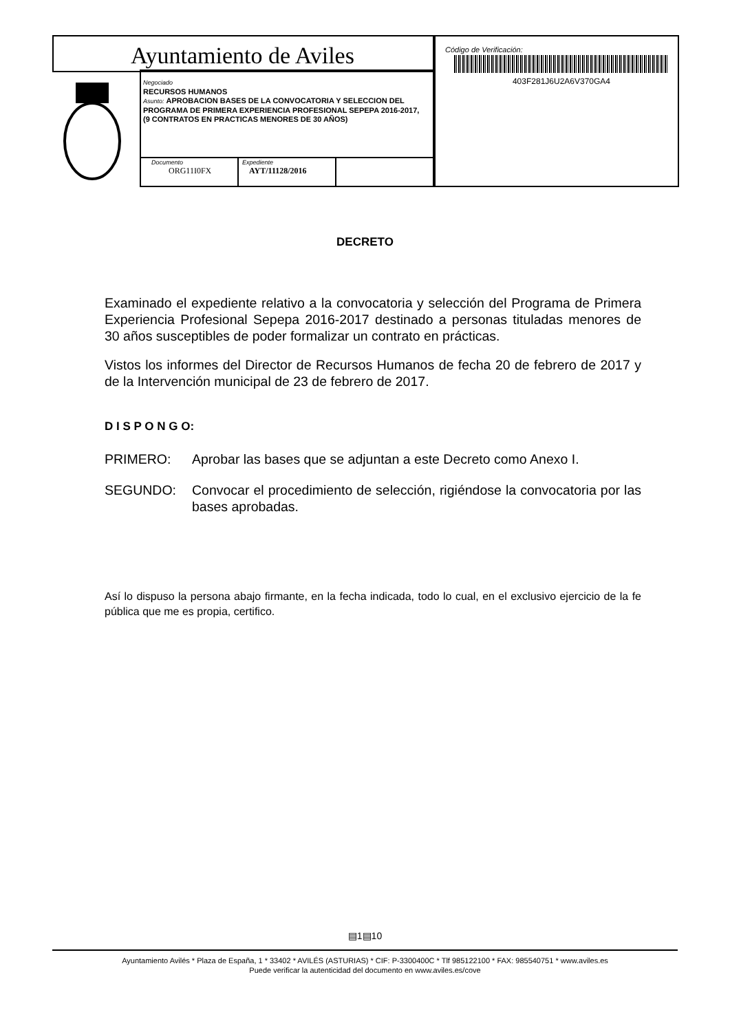Ayuntamiento de Aviles
Negociado
RECURSOS HUMANOS
Asunto: APROBACION BASES DE LA CONVOCATORIA Y SELECCION DEL PROGRAMA DE PRIMERA EXPERIENCIA PROFESIONAL SEPEPA 2016-2017, (9 CONTRATOS EN PRACTICAS MENORES DE 30 AÑOS)
Documento
ORG11I0FX
Expediente
AYT/11128/2016
Código de Verificación:
403F281J6U2A6V370GA4
DECRETO
Examinado el expediente relativo a la convocatoria y selección del Programa de Primera Experiencia Profesional Sepepa 2016-2017 destinado a personas tituladas menores de 30 años susceptibles de poder formalizar un contrato en prácticas.
Vistos los informes del Director de Recursos Humanos de fecha 20 de febrero de 2017 y de la Intervención municipal de 23 de febrero de 2017.
D I S P O N G O:
PRIMERO: Aprobar las bases que se adjuntan a este Decreto como Anexo I.
SEGUNDO: Convocar el procedimiento de selección, rigiéndose la convocatoria por las bases aprobadas.
Así lo dispuso la persona abajo firmante, en la fecha indicada, todo lo cual, en el exclusivo ejercicio de la fe pública que me es propia, certifico.
▤1▤10
Ayuntamiento Avilés * Plaza de España, 1 * 33402 * AVILÉS (ASTURIAS) * CIF: P-3300400C * Tlf 985122100 * FAX: 985540751 * www.aviles.es
Puede verificar la autenticidad del documento en www.aviles.es/cove